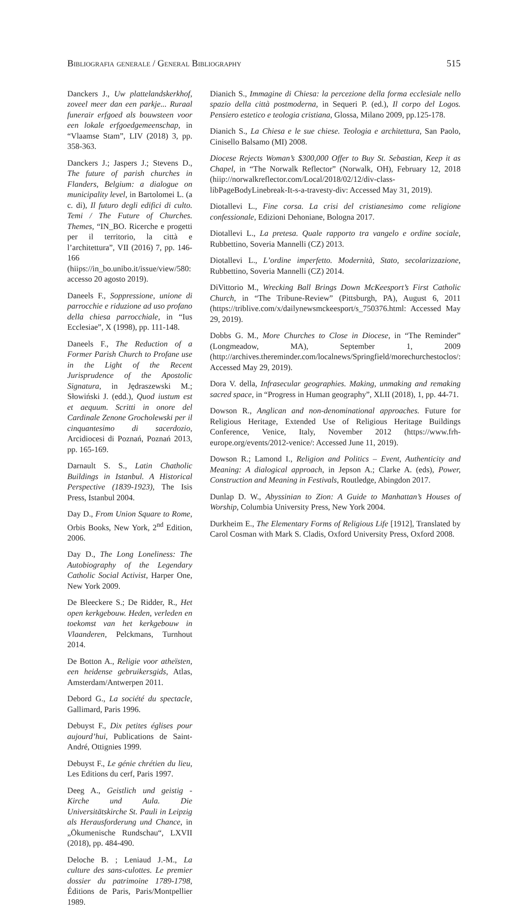Bibliografia generale / General Bibliography 515
Danckers J., Uw plattelandskerkhof, zoveel meer dan een parkje... Ruraal funerair erfgoed als bouwsteen voor een lokale erfgoedgemeenschap, in “Vlaamse Stam”, LIV (2018) 3, pp. 358-363.
Danckers J.; Jaspers J.; Stevens D., The future of parish churches in Flanders, Belgium: a dialogue on municipality level, in Bartolomei L. (a c. di), Il futuro degli edifici di culto. Temi / The Future of Churches. Themes, “IN_BO. Ricerche e progetti per il territorio, la città e l’architettura”, VII (2016) 7, pp. 146-166 (hiips://in_bo.unibo.it/issue/view/580: accesso 20 agosto 2019).
Daneels F., Soppressione, unione di parrocchie e riduzione ad uso profano della chiesa parrocchiale, in “Ius Ecclesiae”, X (1998), pp. 111-148.
Daneels F., The Reduction of a Former Parish Church to Profane use in the Light of the Recent Jurisprudence of the Apostolic Signatura, in Jędraszewski M.; Słowiński J. (edd.), Quod iustum est et aequum. Scritti in onore del Cardinale Zenone Grocholewski per il cinquantesimo di sacerdozio, Arcidiocesi di Poznań, Poznań 2013, pp. 165-169.
Darnault S. S., Latin Chatholic Buildings in Istanbul. A Historical Perspective (1839-1923), The Isis Press, Istanbul 2004.
Day D., From Union Square to Rome, Orbis Books, New York, 2<sup>nd</sup> Edition, 2006.
Day D., The Long Loneliness: The Autobiography of the Legendary Catholic Social Activist, Harper One, New York 2009.
De Bleeckere S.; De Ridder, R., Het open kerkgebouw. Heden, verleden en toekomst van het kerkgebouw in Vlaanderen, Pelckmans, Turnhout 2014.
De Botton A., Religie voor atheïsten, een heidense gebruikersgids, Atlas, Amsterdam/Antwerpen 2011.
Debord G., La société du spectacle, Gallimard, Paris 1996.
Debuyst F., Dix petites églises pour aujourd’hui, Publications de Saint-André, Ottignies 1999.
Debuyst F., Le génie chrétien du lieu, Les Editions du cerf, Paris 1997.
Deeg A., Geistlich und geistig - Kirche und Aula. Die Universitätskirche St. Pauli in Leipzig als Herausforderung und Chance, in „Ökumenische Rundschau“, LXVII (2018), pp. 484-490.
Deloche B. ; Leniaud J.-M., La culture des sans-culottes. Le premier dossier du patrimoine 1789-1798, Éditions de Paris, Paris/Montpellier 1989.
Dianich S., Immagine di Chiesa: la percezione della forma ecclesiale nello spazio della città postmoderna, in Sequeri P. (ed.), Il corpo del Logos. Pensiero estetico e teologia cristiana, Glossa, Milano 2009, pp.125-178.
Dianich S., La Chiesa e le sue chiese. Teologia e architettura, San Paolo, Cinisello Balsamo (MI) 2008.
Diocese Rejects Woman’s $300,000 Offer to Buy St. Sebastian, Keep it as Chapel, in “The Norwalk Reflector” (Norwalk, OH), February 12, 2018 (hiip://norwalkreflector.com/Local/2018/02/12/div-class-libPageBodyLinebreak-It-s-a-travesty-div: Accessed May 31, 2019).
Diotallevi L., Fine corsa. La crisi del cristianesimo come religione confessionale, Edizioni Dehoniane, Bologna 2017.
Diotallevi L., La pretesa. Quale rapporto tra vangelo e ordine sociale, Rubbettino, Soveria Mannelli (CZ) 2013.
Diotallevi L., L’ordine imperfetto. Modernità, Stato, secolarizzazione, Rubbettino, Soveria Mannelli (CZ) 2014.
DiVittorio M., Wrecking Ball Brings Down McKeesport’s First Catholic Church, in “The Tribune-Review” (Pittsburgh, PA), August 6, 2011 (https://triblive.com/x/dailynewsmckeesport/s_750376.html: Accessed May 29, 2019).
Dobbs G. M., More Churches to Close in Diocese, in “The Reminder” (Longmeadow, MA), September 1, 2009 (http://archives.thereminder.com/localnews/Springfield/morechurchestoclos/: Accessed May 29, 2019).
Dora V. della, Infrasecular geographies. Making, unmaking and remaking sacred space, in “Progress in Human geography”, XLII (2018), 1, pp. 44-71.
Dowson R., Anglican and non-denominational approaches. Future for Religious Heritage, Extended Use of Religious Heritage Buildings Conference, Venice, Italy, November 2012 (https://www.frh-europe.org/events/2012-venice/: Accessed June 11, 2019).
Dowson R.; Lamond I., Religion and Politics – Event, Authenticity and Meaning: A dialogical approach, in Jepson A.; Clarke A. (eds), Power, Construction and Meaning in Festivals, Routledge, Abingdon 2017.
Dunlap D. W., Abyssinian to Zion: A Guide to Manhattan’s Houses of Worship, Columbia University Press, New York 2004.
Durkheim E., The Elementary Forms of Religious Life [1912], Translated by Carol Cosman with Mark S. Cladis, Oxford University Press, Oxford 2008.